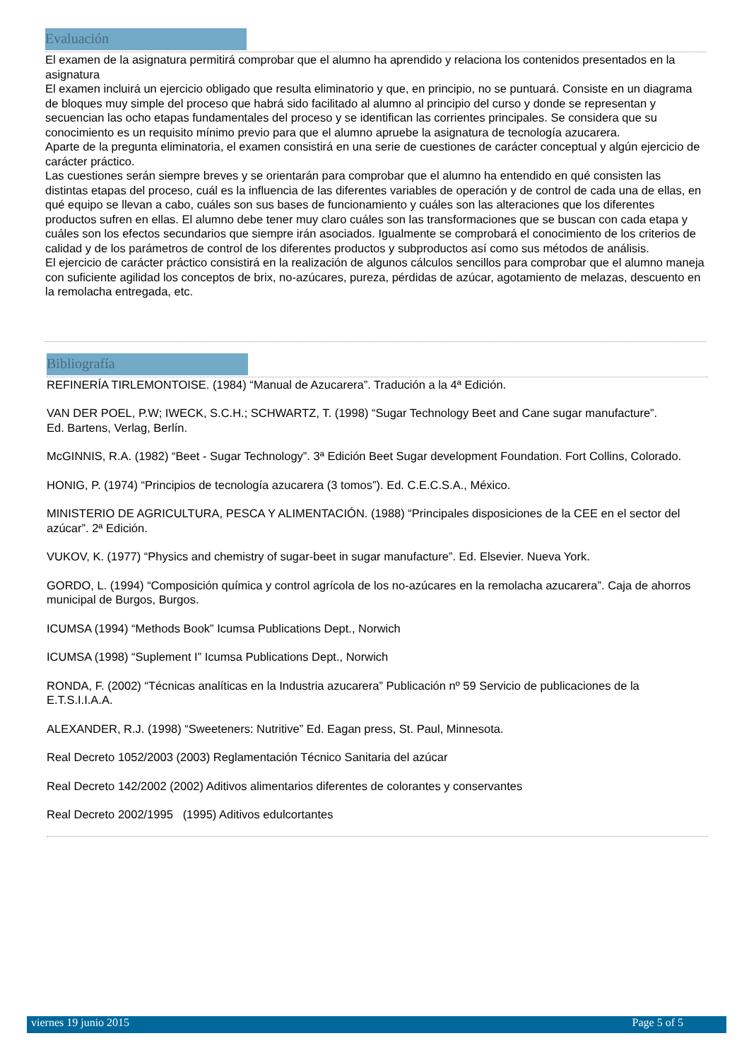Evaluación
El examen de la asignatura permitirá comprobar que el alumno ha aprendido y relaciona los contenidos presentados en la asignatura
El examen incluirá un ejercicio obligado que resulta eliminatorio y que, en principio, no se puntuará. Consiste en un diagrama de bloques muy simple del proceso que habrá sido facilitado al alumno al principio del curso y donde se representan y secuencian las ocho etapas fundamentales del proceso y se identifican las corrientes principales. Se considera que su conocimiento es un requisito mínimo previo para que el alumno apruebe la asignatura de tecnología azucarera.
Aparte de la pregunta eliminatoria, el examen consistirá en una serie de cuestiones de carácter conceptual y algún ejercicio de carácter práctico.
Las cuestiones serán siempre breves y se orientarán para comprobar que el alumno ha entendido en qué consisten las distintas etapas del proceso, cuál es la influencia de las diferentes variables de operación y de control de cada una de ellas, en qué equipo se llevan a cabo, cuáles son sus bases de funcionamiento y cuáles son las alteraciones que los diferentes productos sufren en ellas. El alumno debe tener muy claro cuáles son las transformaciones que se buscan con cada etapa y cuáles son los efectos secundarios que siempre irán asociados. Igualmente se comprobará el conocimiento de los criterios de calidad y de los parámetros de control de los diferentes productos y subproductos así como sus métodos de análisis.
El ejercicio de carácter práctico consistirá en la realización de algunos cálculos sencillos para comprobar que el alumno maneja con suficiente agilidad los conceptos de brix, no-azúcares, pureza, pérdidas de azúcar, agotamiento de melazas, descuento en la remolacha entregada, etc.
Bibliografía
REFINERÍA TIRLEMONTOISE. (1984) “Manual de Azucarera”. Tradución a la 4ª Edición.
VAN DER POEL, P.W; IWECK, S.C.H.; SCHWARTZ, T. (1998) “Sugar Technology Beet and Cane sugar manufacture”.
Ed. Bartens, Verlag, Berlín.
McGINNIS, R.A. (1982) “Beet - Sugar Technology”. 3ª Edición Beet Sugar development Foundation. Fort Collins, Colorado.
HONIG, P. (1974) “Principios de tecnología azucarera (3 tomos”). Ed. C.E.C.S.A., México.
MINISTERIO DE AGRICULTURA, PESCA Y ALIMENTACIÓN. (1988) “Principales disposiciones de la CEE en el sector del azúcar”. 2ª Edición.
VUKOV, K. (1977) “Physics and chemistry of sugar-beet in sugar manufacture”. Ed. Elsevier. Nueva York.
GORDO, L. (1994) “Composición química y control agrícola de los no-azúcares en la remolacha azucarera”. Caja de ahorros municipal de Burgos, Burgos.
ICUMSA (1994) “Methods Book” Icumsa Publications Dept., Norwich
ICUMSA (1998) “Suplement I” Icumsa Publications Dept., Norwich
RONDA, F. (2002) “Técnicas analíticas en la Industria azucarera” Publicación nº 59 Servicio de publicaciones de la E.T.S.I.I.A.A.
ALEXANDER, R.J. (1998) “Sweeteners: Nutritive” Ed. Eagan press, St. Paul, Minnesota.
Real Decreto 1052/2003 (2003) Reglamentación Técnico Sanitaria del azúcar
Real Decreto 142/2002 (2002) Aditivos alimentarios diferentes de colorantes y conservantes
Real Decreto 2002/1995 (1995) Aditivos edulcortantes
viernes 19 junio 2015 Page 5 of 5